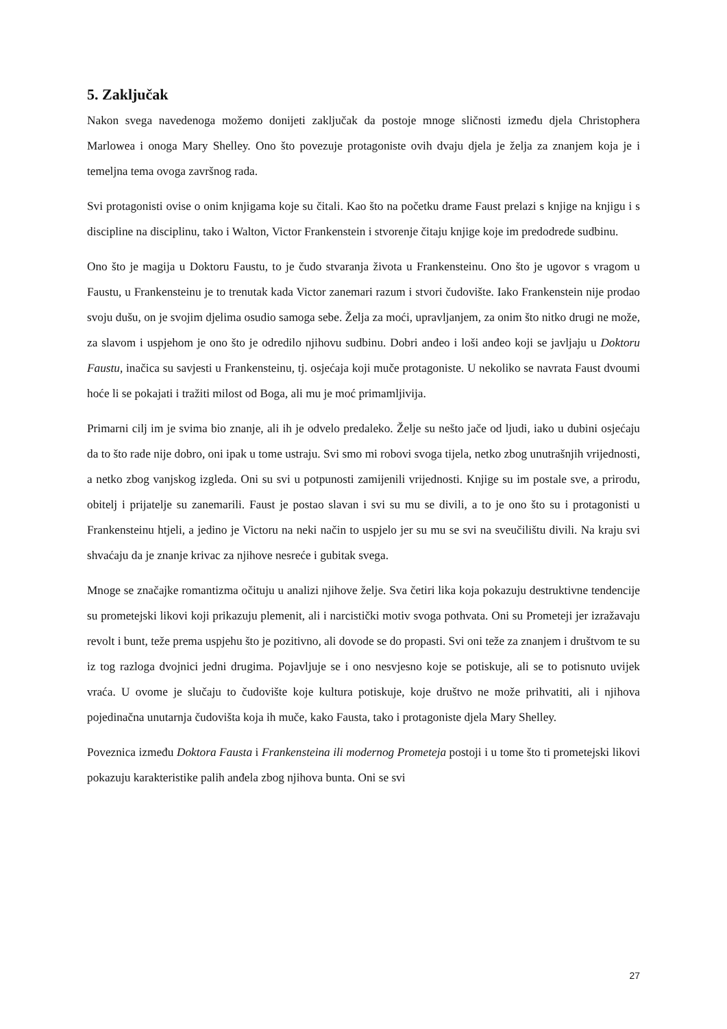5. Zaključak
Nakon svega navedenoga možemo donijeti zaključak da postoje mnoge sličnosti između djela Christophera Marlowea i onoga Mary Shelley. Ono što povezuje protagoniste ovih dvaju djela je želja za znanjem koja je i temeljna tema ovoga završnog rada.
Svi protagonisti ovise o onim knjigama koje su čitali. Kao što na početku drame Faust prelazi s knjige na knjigu i s discipline na disciplinu, tako i Walton, Victor Frankenstein i stvorenje čitaju knjige koje im predodrede sudbinu.
Ono što je magija u Doktoru Faustu, to je čudo stvaranja života u Frankensteinu. Ono što je ugovor s vragom u Faustu, u Frankensteinu je to trenutak kada Victor zanemari razum i stvori čudovište. Iako Frankenstein nije prodao svoju dušu, on je svojim djelima osudio samoga sebe. Želja za moći, upravljanjem, za onim što nitko drugi ne može, za slavom i uspjehom je ono što je odredilo njihovu sudbinu. Dobri anđeo i loši anđeo koji se javljaju u Doktoru Faustu, inačica su savjesti u Frankensteinu, tj. osjećaja koji muče protagoniste. U nekoliko se navrata Faust dvoumi hoće li se pokajati i tražiti milost od Boga, ali mu je moć primamljivija.
Primarni cilj im je svima bio znanje, ali ih je odvelo predaleko. Želje su nešto jače od ljudi, iako u dubini osjećaju da to što rade nije dobro, oni ipak u tome ustraju. Svi smo mi robovi svoga tijela, netko zbog unutrašnjih vrijednosti, a netko zbog vanjskog izgleda. Oni su svi u potpunosti zamijenili vrijednosti. Knjige su im postale sve, a prirodu, obitelj i prijatelje su zanemarili. Faust je postao slavan i svi su mu se divili, a to je ono što su i protagonisti u Frankensteinu htjeli, a jedino je Victoru na neki način to uspjelo jer su mu se svi na sveučilištu divili. Na kraju svi shvaćaju da je znanje krivac za njihove nesreće i gubitak svega.
Mnoge se značajke romantizma očituju u analizi njihove želje. Sva četiri lika koja pokazuju destruktivne tendencije su prometejski likovi koji prikazuju plemenit, ali i narcistički motiv svoga pothvata. Oni su Prometeji jer izražavaju revolt i bunt, teže prema uspjehu što je pozitivno, ali dovode se do propasti. Svi oni teže za znanjem i društvom te su iz tog razloga dvojnici jedni drugima. Pojavljuje se i ono nesvjesno koje se potiskuje, ali se to potisnuto uvijek vraća. U ovome je slučaju to čudovište koje kultura potiskuje, koje društvo ne može prihvatiti, ali i njihova pojedinačna unutarnja čudovišta koja ih muče, kako Fausta, tako i protagoniste djela Mary Shelley.
Poveznica između Doktora Fausta i Frankensteina ili modernog Prometeja postoji i u tome što ti prometejski likovi pokazuju karakteristike palih anđela zbog njihova bunta. Oni se svi
27